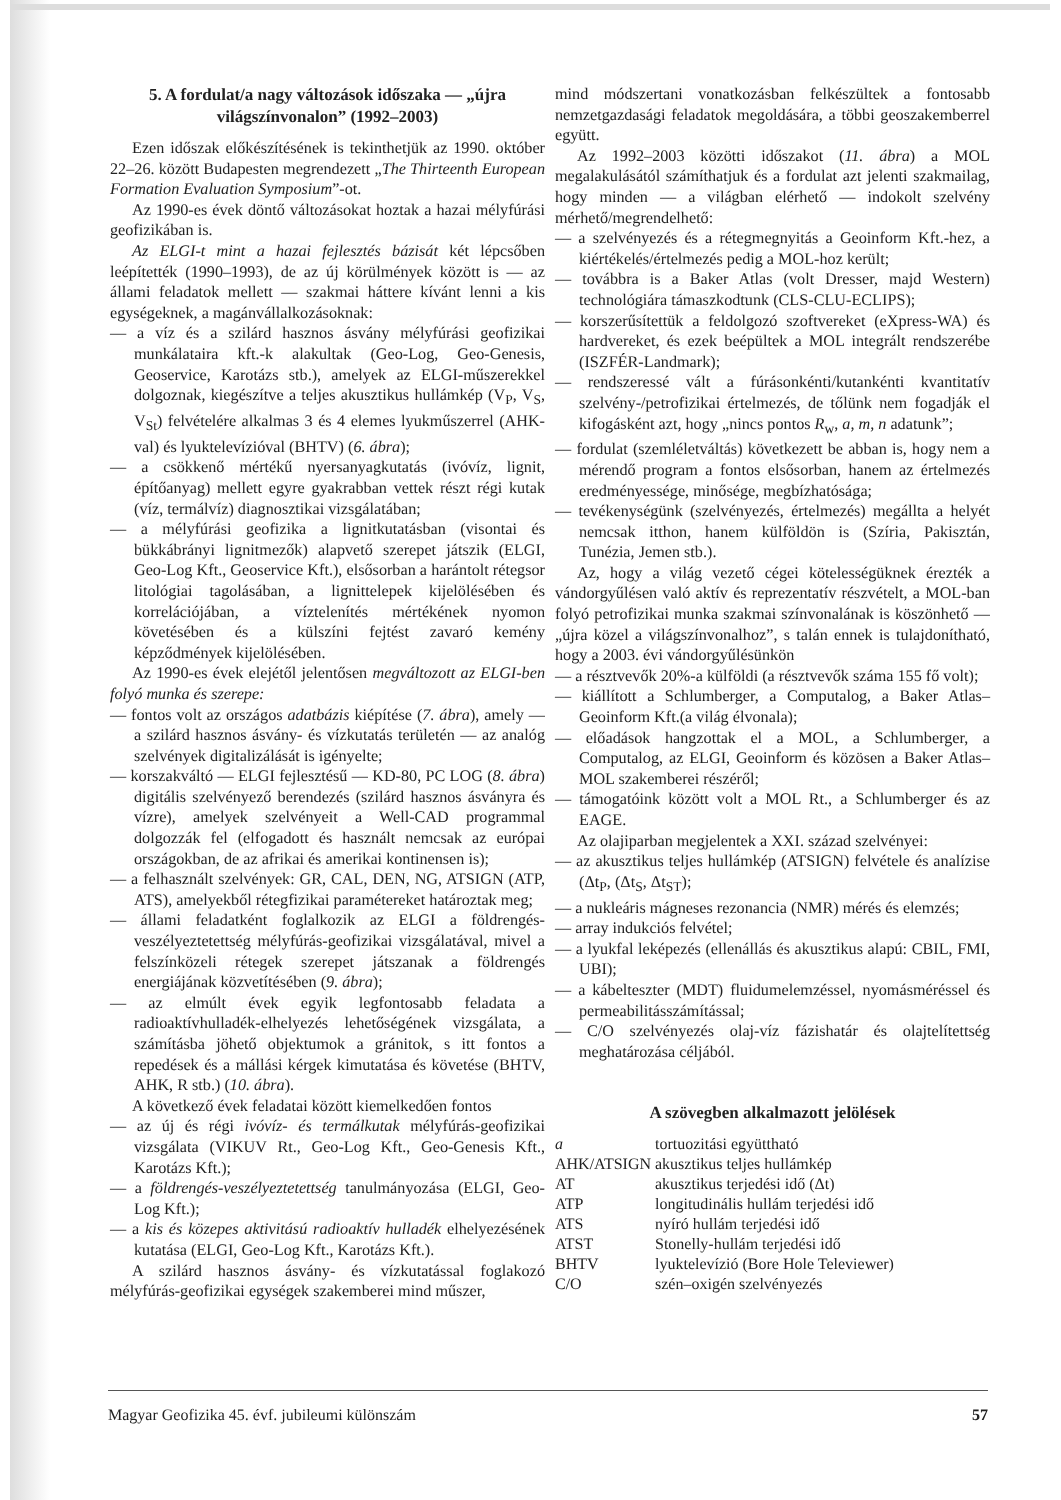5. A fordulat/a nagy változások időszaka — „újra világszínvonalon” (1992–2003)
Ezen időszak előkészítésének is tekinthetjük az 1990. október 22–26. között Budapesten megrendezett „The Thirteenth European Formation Evaluation Symposium”-ot.
Az 1990-es évek döntő változásokat hoztak a hazai mélyfúrási geofizikában is.
Az ELGI-t mint a hazai fejlesztés bázisát két lépcsőben leépítették (1990–1993), de az új körülmények között is — az állami feladatok mellett — szakmai háttere kívánt lenni a kis egységeknek, a magánvállalkozásoknak:
— a víz és a szilárd hasznos ásvány mélyfúrási geofizikai munkálataira kft.-k alakultak (Geo-Log, Geo-Genesis, Geoservice, Karotázs stb.), amelyek az ELGI-műszerekkel dolgoznak, kiegészítve a teljes akusztikus hullámkép (V<sub>P</sub>, V<sub>S</sub>, V<sub>St</sub>) felvételére alkalmas 3 és 4 elemes lyukműszerrel (AHK-val) és lyuktelevízióval (BHTV) (6. ábra);
— a csökkenő mértékű nyersanyagkutatás (ivóvíz, lignit, építőanyag) mellett egyre gyakrabban vettek részt régi kutak (víz, termálvíz) diagnosztikai vizsgálatában;
— a mélyfúrási geofizika a lignitkutatásban (visontai és bükkábrányi lignitmezők) alapvető szerepet játszik (ELGI, Geo-Log Kft., Geoservice Kft.), elsősorban a harántolt rétegsor litológiai tagolásában, a lignittelepek kijelölésében és korrelációjában, a víztelenítés mértékének nyomon követésében és a külszíni fejtést zavaró kemény képződmények kijelölésében.
Az 1990-es évek elejétől jelentősen megváltozott az ELGI-ben folyó munka és szerepe:
— fontos volt az országos adatbázis kiépítése (7. ábra), amely — a szilárd hasznos ásvány- és vízkutatás területén — az analóg szelvények digitalizálását is igényelte;
— korszakváltó — ELGI fejlesztésű — KD-80, PC LOG (8. ábra) digitális szelvényező berendezés (szilárd hasznos ásványra és vízre), amelyek szelvényeit a Well-CAD programmal dolgozzák fel (elfogadott és használt nemcsak az európai országokban, de az afrikai és amerikai kontinensen is);
— a felhasznált szelvények: GR, CAL, DEN, NG, ATSIGN (ATP, ATS), amelyekből rétegfizikai paramétereket határoztak meg;
— állami feladatként foglalkozik az ELGI a földrengés-veszélyeztetettség mélyfúrás-geofizikai vizsgálatával, mivel a felszínközeli rétegek szerepet játszanak a földrengés energiájának közvetítésében (9. ábra);
— az elmúlt évek egyik legfontosabb feladata a radioaktívhulladék-elhelyezés lehetőségének vizsgálata, a számításba jöhető objektumok a gránitok, s itt fontos a repedések és a mállási kérgek kimutatása és követése (BHTV, AHK, R stb.) (10. ábra).
A következő évek feladatai között kiemelkedően fontos
— az új és régi ivóvíz- és termálkutak mélyfúrás-geofizikai vizsgálata (VIKUV Rt., Geo-Log Kft., Geo-Genesis Kft., Karotázs Kft.);
— a földrengés-veszélyeztetettség tanulmányozása (ELGI, Geo-Log Kft.);
— a kis és közepes aktivitású radioaktív hulladék elhelyezésének kutatása (ELGI, Geo-Log Kft., Karotázs Kft.).
A szilárd hasznos ásvány- és vízkutatással foglakozó mélyfúrás-geofizikai egységek szakemberei mind műszer,
mind módszertani vonatkozásban felkészültek a fontosabb nemzetgazdasági feladatok megoldására, a többi geoszakemberrel együtt.
Az 1992–2003 közötti időszakot (11. ábra) a MOL megalakulásától számíthatjuk és a fordulat azt jelenti szakmailag, hogy minden — a világban elérhető — indokolt szelvény mérhető/megrendelhető:
— a szelvényezés és a rétegmegnyitás a Geoinform Kft.-hez, a kiértékelés/értelmezés pedig a MOL-hoz került;
— továbbra is a Baker Atlas (volt Dresser, majd Western) technológiára támaszkodtunk (CLS-CLU-ECLIPS);
— korszerűsítettük a feldolgozó szoftvereket (eXpress-WA) és hardvereket, és ezek beépültek a MOL integrált rendszerébe (ISZFÉR-Landmark);
— rendszeressé vált a fúrásonkénti/kutankénti kvantitatív szelvény-/petrofizikai értelmezés, de tőlünk nem fogadják el kifogásként azt, hogy „nincs pontos R<sub>w</sub>, a, m, n adatunk”;
— fordulat (szemléletváltás) következett be abban is, hogy nem a mérendő program a fontos elsősorban, hanem az értelmezés eredményessége, minősége, megbízhatósága;
— tevékenységünk (szelvényezés, értelmezés) megállta a helyét nemcsak itthon, hanem külföldön is (Szíria, Pakisztán, Tunézia, Jemen stb.).
Az, hogy a világ vezető cégei kötelességüknek érezték a vándorgyűlésen való aktív és reprezentatív részvételt, a MOL-ban folyó petrofizikai munka szakmai színvonalának is köszönhető — „újra közel a világszínvonalhoz”, s talán ennek is tulajdonítható, hogy a 2003. évi vándorgyűlésünkön
— a résztvevők 20%-a külföldi (a résztvevők száma 155 fő volt);
— kiállított a Schlumberger, a Computalog, a Baker Atlas–Geoinform Kft.(a világ élvonala);
— előadások hangzottak el a MOL, a Schlumberger, a Computalog, az ELGI, Geoinform és közösen a Baker Atlas–MOL szakemberei részéről;
— támogatóink között volt a MOL Rt., a Schlumberger és az EAGE.
Az olajiparban megjelentek a XXI. század szelvényei:
— az akusztikus teljes hullámkép (ATSIGN) felvétele és analízise (Δt<sub>P</sub>, (Δt<sub>S</sub>, Δt<sub>ST</sub>);
— a nukleáris mágneses rezonancia (NMR) mérés és elemzés;
— array indukciós felvétel;
— a lyukfal leképezés (ellenállás és akusztikus alapú: CBIL, FMI, UBI);
— a kábelteszter (MDT) fluidumelemzéssel, nyomásméréssel és permeabilitásszámítással;
— C/O szelvényezés olaj-víz fázishatár és olajtelítettség meghatározása céljából.
A szövegben alkalmazott jelölések
| a | tortuozitási együttható |
| AHK/ATSIGN | akusztikus teljes hullámkép |
| AT | akusztikus terjedési idő (Δt) |
| ATP | longitudinális hullám terjedési idő |
| ATS | nyíró hullám terjedési idő |
| ATST | Stonelly-hullám terjedési idő |
| BHTV | lyuktelevízió (Bore Hole Televiewer) |
| C/O | szén–oxigén szelvényezés |
Magyar Geofizika 45. évf. jubileumi különszám 57